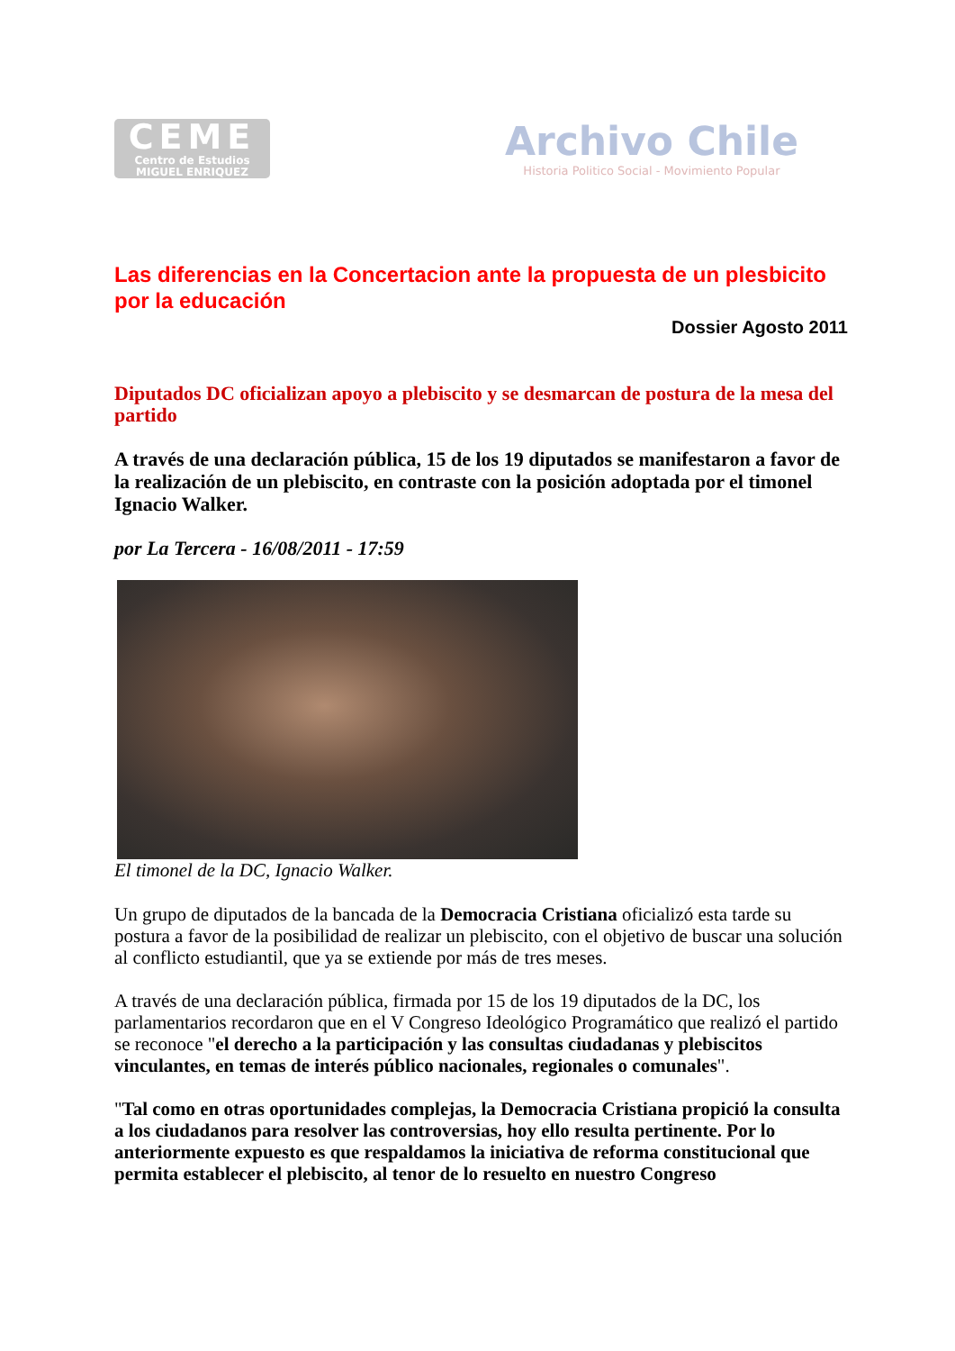CEME
Centro de Estudios
MIGUEL ENRIQUEZ
Archivo Chile
Historia Politico Social - Movimiento Popular
Las diferencias en la Concertacion ante la propuesta de un plesbicito por la educación
Dossier Agosto 2011
Diputados DC oficializan apoyo a plebiscito y se desmarcan de postura de la mesa del partido
A través de una declaración pública, 15 de los 19 diputados se manifestaron a favor de la realización de un plebiscito, en contraste con la posición adoptada por el timonel Ignacio Walker.
por La Tercera - 16/08/2011 - 17:59
El timonel de la DC, Ignacio Walker.
Un grupo de diputados de la bancada de la Democracia Cristiana oficializó esta tarde su postura a favor de la posibilidad de realizar un plebiscito, con el objetivo de buscar una solución al conflicto estudiantil, que ya se extiende por más de tres meses.
A través de una declaración pública, firmada por 15 de los 19 diputados de la DC, los parlamentarios recordaron que en el V Congreso Ideológico Programático que realizó el partido se reconoce "el derecho a la participación y las consultas ciudadanas y plebiscitos vinculantes, en temas de interés público nacionales, regionales o comunales".
"Tal como en otras oportunidades complejas, la Democracia Cristiana propició la consulta a los ciudadanos para resolver las controversias, hoy ello resulta pertinente. Por lo anteriormente expuesto es que respaldamos la iniciativa de reforma constitucional que permita establecer el plebiscito, al tenor de lo resuelto en nuestro Congreso